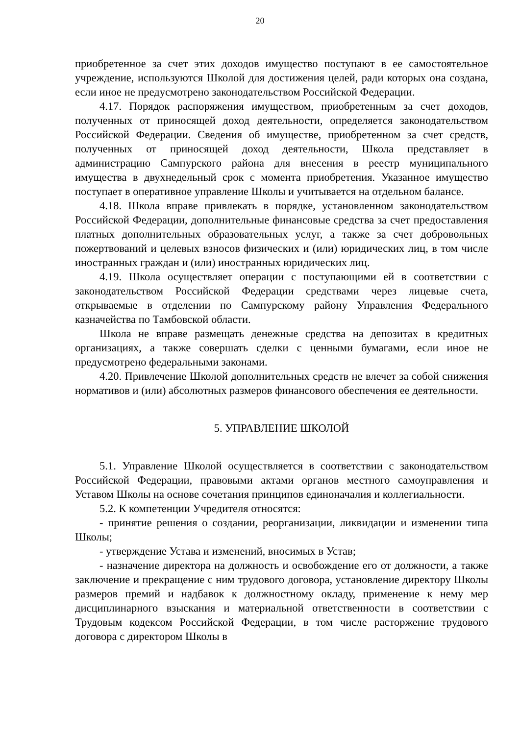20
приобретенное за счет этих доходов имущество поступают в ее самостоятельное учреждение, используются Школой для достижения целей, ради которых она создана, если иное не предусмотрено законодательством Российской Федерации.
4.17. Порядок распоряжения имуществом, приобретенным за счет доходов, полученных от приносящей доход деятельности, определяется законодательством Российской Федерации. Сведения об имуществе, приобретенном за счет средств, полученных от приносящей доход деятельности, Школа представляет в администрацию Сампурского района для внесения в реестр муниципального имущества в двухнедельный срок с момента приобретения. Указанное имущество поступает в оперативное управление Школы и учитывается на отдельном балансе.
4.18. Школа вправе привлекать в порядке, установленном законодательством Российской Федерации, дополнительные финансовые средства за счет предоставления платных дополнительных образовательных услуг, а также за счет добровольных пожертвований и целевых взносов физических и (или) юридических лиц, в том числе иностранных граждан и (или) иностранных юридических лиц.
4.19. Школа осуществляет операции с поступающими ей в соответствии с законодательством Российской Федерации средствами через лицевые счета, открываемые в отделении по Сампурскому району Управления Федерального казначейства по Тамбовской области.
Школа не вправе размещать денежные средства на депозитах в кредитных организациях, а также совершать сделки с ценными бумагами, если иное не предусмотрено федеральными законами.
4.20. Привлечение Школой дополнительных средств не влечет за собой снижения нормативов и (или) абсолютных размеров финансового обеспечения ее деятельности.
5. УПРАВЛЕНИЕ ШКОЛОЙ
5.1. Управление Школой осуществляется в соответствии с законодательством Российской Федерации, правовыми актами органов местного самоуправления и Уставом Школы на основе сочетания принципов единоначалия и коллегиальности.
5.2. К компетенции Учредителя относятся:
- принятие решения о создании, реорганизации, ликвидации и изменении типа Школы;
- утверждение Устава и изменений, вносимых в Устав;
- назначение директора на должность и освобождение его от должности, а также заключение и прекращение с ним трудового договора, установление директору Школы размеров премий и надбавок к должностному окладу, применение к нему мер дисциплинарного взыскания и материальной ответственности в соответствии с Трудовым кодексом Российской Федерации, в том числе расторжение трудового договора с директором Школы в